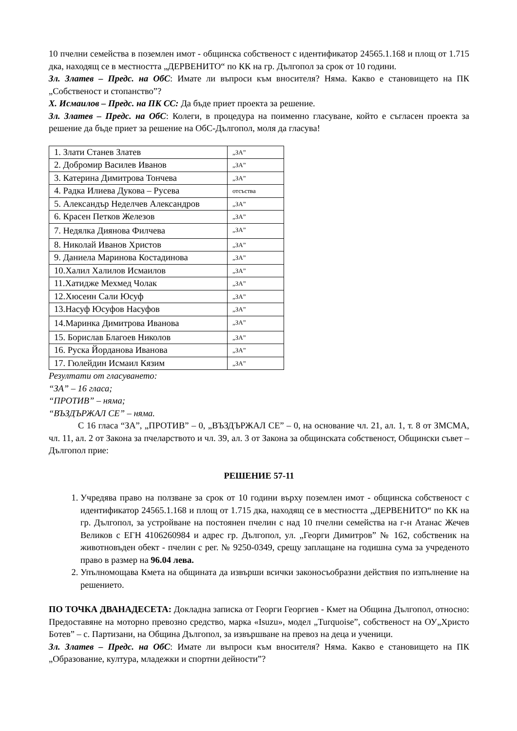10 пчелни семейства в поземлен имот - общинска собственост с идентификатор 24565.1.168 и площ от 1.715 дка, находящ се в местността „ДЕРВЕНИТО“ по КК на гр. Дългопол за срок от 10 години.
Зл. Златев – Предс. на ОбС: Имате ли въпроси към вносителя? Няма. Какво е становището на ПК „Собственост и стопанство”?
Х. Исмаилов – Предс. на ПК СС: Да бъде приет проекта за решение.
Зл. Златев – Предс. на ОбС: Колеги, в процедура на поименно гласуване, който е съгласен проекта за решение да бъде приет за решение на ОбС-Дългопол, моля да гласува!
| 1. Злати Станев Златев | „ЗА” |
| 2. Добромир Василев Иванов | „ЗА” |
| 3. Катерина Димитрова Тончева | „ЗА” |
| 4. Радка Илиева Дукова – Русева | отсъства |
| 5. Александър Неделчев Александров | „ЗА” |
| 6. Красен Петков Железов | „ЗА” |
| 7. Недялка Диянова Филчева | „ЗА” |
| 8. Николай Иванов Христов | „ЗА” |
| 9. Даниела Маринова Костадинова | „ЗА” |
| 10.Халил Халилов Исмаилов | „ЗА” |
| 11.Хатидже Мехмед Чолак | „ЗА” |
| 12.Хюсеин Сали Юсуф | „ЗА” |
| 13.Насуф Юсуфов Насуфов | „ЗА” |
| 14.Маринка Димитрова Иванова | „ЗА” |
| 15. Борислав Благоев Николов | „ЗА” |
| 16. Руска Йорданова Иванова | „ЗА” |
| 17. Гюлейдин Исмаил Кязим | „ЗА” |
Резултати от гласуването:
“ЗА” – 16 гласа;
“ПРОТИВ” – няма;
“ВЪЗДЪРЖАЛ СЕ” – няма.
С 16 гласа “ЗА”, „ПРОТИВ” – 0, „ВЪЗДЪРЖАЛ СЕ” – 0, на основание чл. 21, ал. 1, т. 8 от ЗМСМА, чл. 11, ал. 2 от Закона за пчеларството и чл. 39, ал. 3 от Закона за общинската собственост, Общински съвет – Дългопол прие:
РЕШЕНИЕ 57-11
1. Учредява право на ползване за срок от 10 години върху поземлен имот - общинска собственост с идентификатор 24565.1.168 и площ от 1.715 дка, находящ се в местността „ДЕРВЕНИТО“ по КК на гр. Дългопол, за устройване на постоянен пчелин с над 10 пчелни семейства на г-н Атанас Жечев Великов с ЕГН 4106260984 и адрес гр. Дългопол, ул. „Георги Димитров” № 162, собственик на животновъден обект - пчелин с рег. № 9250-0349, срещу заплащане на годишна сума за учреденото право в размер на 96.04 лева.
2. Упълномощава Кмета на общината да извърши всички законосъобразни действия по изпълнение на решението.
ПО ТОЧКА ДВАНАДЕСЕТА: Докладна записка от Георги Георгиев - Кмет на Община Дългопол, относно: Предоставяне на моторно превозно средство, марка «Isuzu», модел „Turquoise”, собственост на ОУ„Христо Ботев” – с. Партизани, на Община Дългопол, за извършване на превоз на деца и ученици.
Зл. Златев – Предс. на ОбС: Имате ли въпроси към вносителя? Няма. Какво е становището на ПК „Образование, култура, младежки и спортни дейности”?